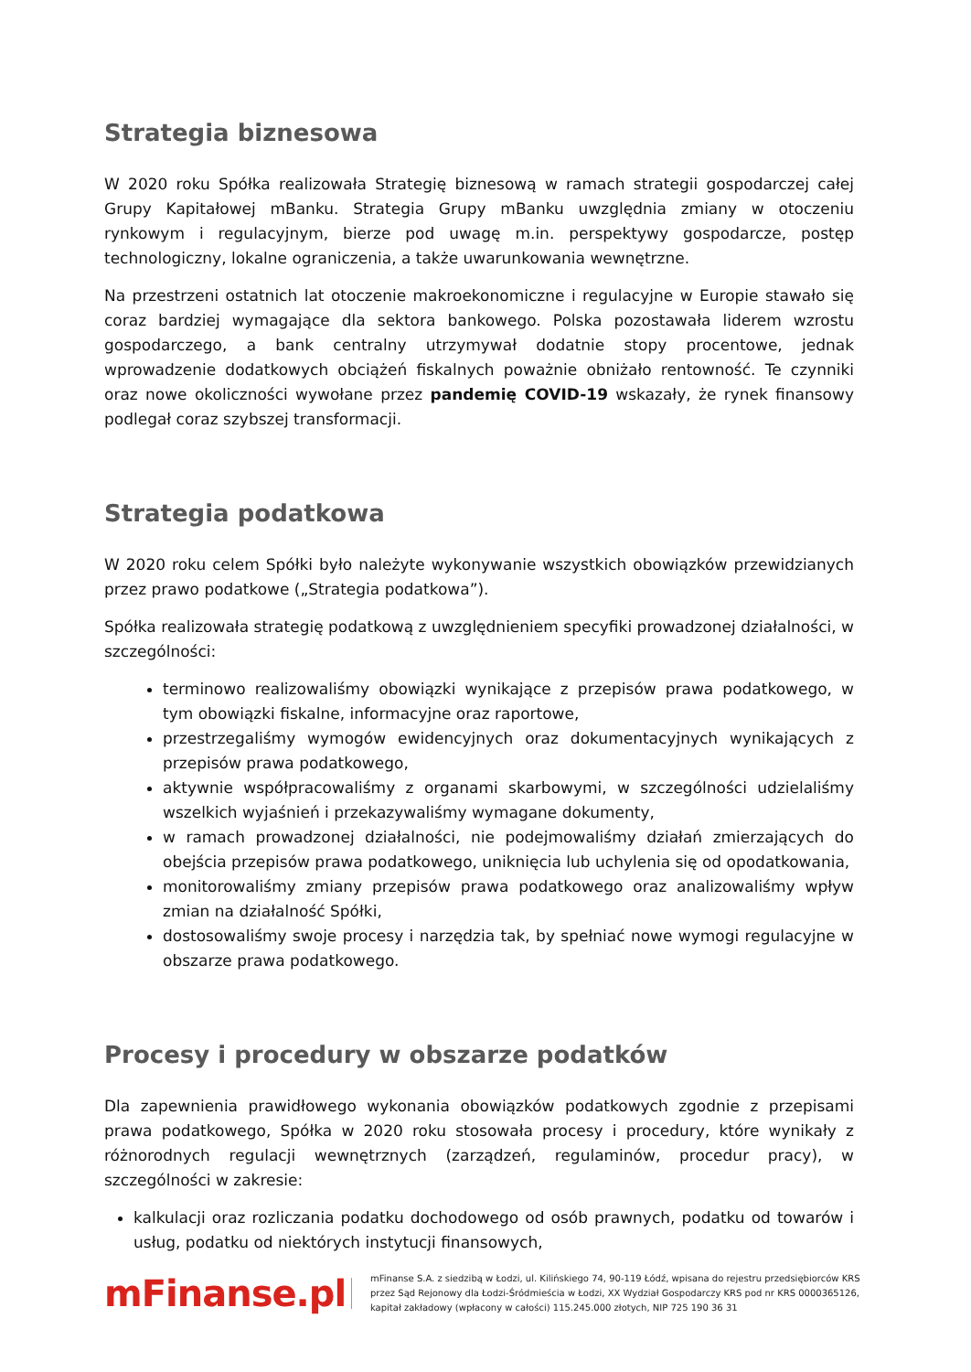Strategia biznesowa
W 2020 roku Spółka realizowała Strategię biznesową w ramach strategii gospodarczej całej Grupy Kapitałowej mBanku. Strategia Grupy mBanku uwzględnia zmiany w otoczeniu rynkowym i regulacyjnym, bierze pod uwagę m.in. perspektywy gospodarcze, postęp technologiczny, lokalne ograniczenia, a także uwarunkowania wewnętrzne.
Na przestrzeni ostatnich lat otoczenie makroekonomiczne i regulacyjne w Europie stawało się coraz bardziej wymagające dla sektora bankowego. Polska pozostawała liderem wzrostu gospodarczego, a bank centralny utrzymywał dodatnie stopy procentowe, jednak wprowadzenie dodatkowych obciążeń fiskalnych poważnie obniżało rentowność. Te czynniki oraz nowe okoliczności wywołane przez pandemię COVID-19 wskazały, że rynek finansowy podlegał coraz szybszej transformacji.
Strategia podatkowa
W 2020 roku celem Spółki było należyte wykonywanie wszystkich obowiązków przewidzianych przez prawo podatkowe („Strategia podatkowa”).
Spółka realizowała strategię podatkową z uwzględnieniem specyfiki prowadzonej działalności, w szczególności:
terminowo realizowaliśmy obowiązki wynikające z przepisów prawa podatkowego, w tym obowiązki fiskalne, informacyjne oraz raportowe,
przestrzegaliśmy wymogów ewidencyjnych oraz dokumentacyjnych wynikających z przepisów prawa podatkowego,
aktywnie współpracowaliśmy z organami skarbowymi, w szczególności udzielaliśmy wszelkich wyjaśnień i przekazywaliśmy wymagane dokumenty,
w ramach prowadzonej działalności, nie podejmowaliśmy działań zmierzających do obejścia przepisów prawa podatkowego, uniknięcia lub uchylenia się od opodatkowania,
monitorowaliśmy zmiany przepisów prawa podatkowego oraz analizowaliśmy wpływ zmian na działalność Spółki,
dostosowaliśmy swoje procesy i narzędzia tak, by spełniać nowe wymogi regulacyjne w obszarze prawa podatkowego.
Procesy i procedury w obszarze podatków
Dla zapewnienia prawidłowego wykonania obowiązków podatkowych zgodnie z przepisami prawa podatkowego, Spółka w 2020 roku stosowała procesy i procedury, które wynikały z różnorodnych regulacji wewnętrznych (zarządzeń, regulaminów, procedur pracy), w szczególności w zakresie:
kalkulacji oraz rozliczania podatku dochodowego od osób prawnych, podatku od towarów i usług, podatku od niektórych instytucji finansowych,
mFinanse.pl
mFinanse S.A. z siedzibą w Łodzi, ul. Kilińskiego 74, 90-119 Łódź, wpisana do rejestru przedsiębiorców KRS
przez Sąd Rejonowy dla Łodzi-Śródmieścia w Łodzi, XX Wydział Gospodarczy KRS pod nr KRS 0000365126,
kapitał zakładowy (wpłacony w całości) 115.245.000 złotych, NIP 725 190 36 31